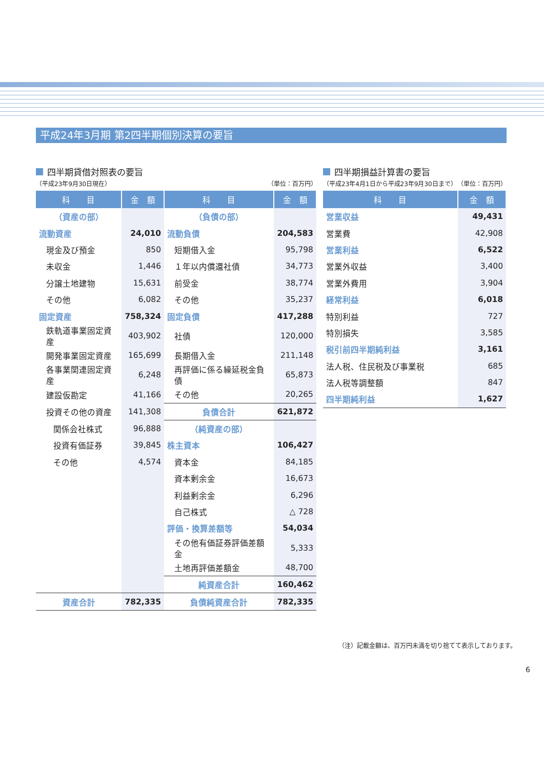平成24年3月期 第2四半期個別決算の要旨
四半期貸借対照表の要旨
（平成23年9月30日現在） （単位：百万円）
| 科 目 | 金 額 | 科 目 | 金 額 |
| --- | --- | --- | --- |
| （資産の部） | | （負債の部） | |
| 流動資産 | 24,010 | 流動負債 | 204,583 |
| 現金及び預金 | 850 | 短期借入金 | 95,798 |
| 未収金 | 1,446 | １年以内償還社債 | 34,773 |
| 分譲土地建物 | 15,631 | 前受金 | 38,774 |
| その他 | 6,082 | その他 | 35,237 |
| 固定資産 | 758,324 | 固定負債 | 417,288 |
| 鉄軌道事業固定資産 | 403,902 | 社債 | 120,000 |
| 開発事業固定資産 | 165,699 | 長期借入金 | 211,148 |
| 各事業関連固定資産 | 6,248 | 再評価に係る繰延税金負債 | 65,873 |
| 建設仮勘定 | 41,166 | その他 | 20,265 |
| 投資その他の資産 | 141,308 | 負債合計 | 621,872 |
| 関係会社株式 | 96,888 | （純資産の部） | |
| 投資有価証券 | 39,845 | 株主資本 | 106,427 |
| その他 | 4,574 | 資本金 | 84,185 |
| | | 資本剰余金 | 16,673 |
| | | 利益剰余金 | 6,296 |
| | | 自己株式 | △ 728 |
| | | 評価・換算差額等 | 54,034 |
| | | その他有価証券評価差額金 | 5,333 |
| | | 土地再評価差額金 | 48,700 |
| | | 純資産合計 | 160,462 |
| 資産合計 | 782,335 | 負債純資産合計 | 782,335 |
四半期損益計算書の要旨
（平成23年4月1日から平成23年9月30日まで） （単位：百万円）
| 科 目 | 金 額 |
| --- | --- |
| 営業収益 | 49,431 |
| 営業費 | 42,908 |
| 営業利益 | 6,522 |
| 営業外収益 | 3,400 |
| 営業外費用 | 3,904 |
| 経常利益 | 6,018 |
| 特別利益 | 727 |
| 特別損失 | 3,585 |
| 税引前四半期純利益 | 3,161 |
| 法人税、住民税及び事業税 | 685 |
| 法人税等調整額 | 847 |
| 四半期純利益 | 1,627 |
（注）記載金額は、百万円未満を切り捨てて表示しております。
6